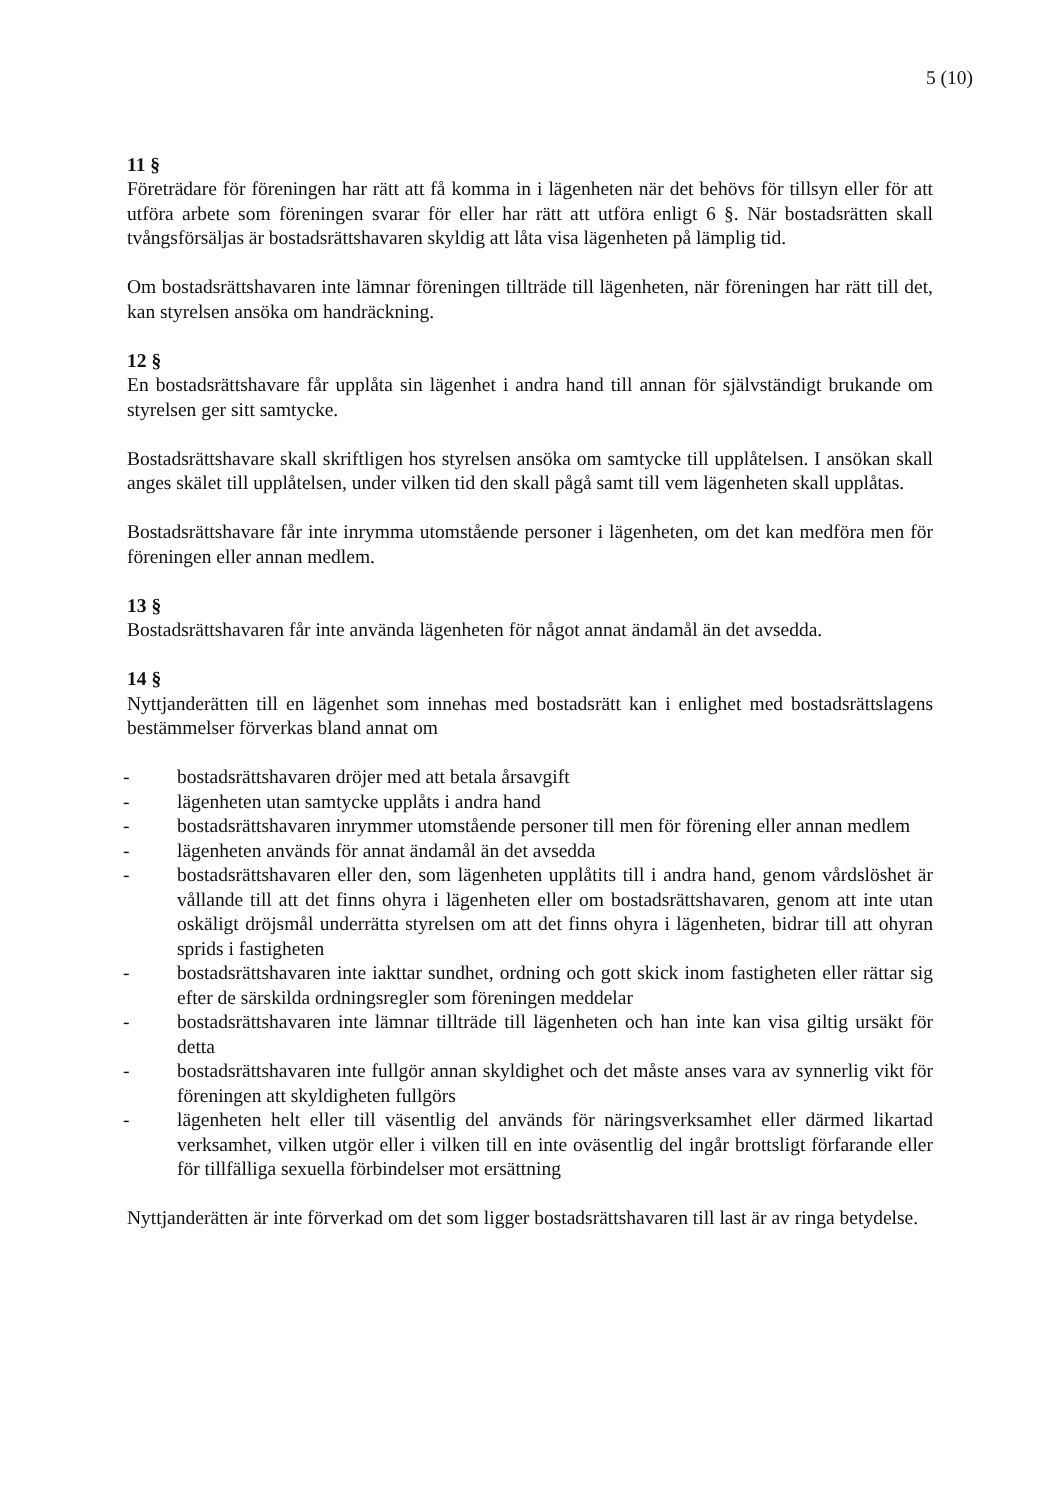5 (10)
11 §
Företrädare för föreningen har rätt att få komma in i lägenheten när det behövs för tillsyn eller för att utföra arbete som föreningen svarar för eller har rätt att utföra enligt 6 §. När bostadsrätten skall tvångsförsäljas är bostadsrättshavaren skyldig att låta visa lägenheten på lämplig tid.
Om bostadsrättshavaren inte lämnar föreningen tillträde till lägenheten, när föreningen har rätt till det, kan styrelsen ansöka om handräckning.
12 §
En bostadsrättshavare får upplåta sin lägenhet i andra hand till annan för självständigt brukande om styrelsen ger sitt samtycke.
Bostadsrättshavare skall skriftligen hos styrelsen ansöka om samtycke till upplåtelsen. I ansökan skall anges skälet till upplåtelsen, under vilken tid den skall pågå samt till vem lägenheten skall upplåtas.
Bostadsrättshavare får inte inrymma utomstående personer i lägenheten, om det kan medföra men för föreningen eller annan medlem.
13 §
Bostadsrättshavaren får inte använda lägenheten för något annat ändamål än det avsedda.
14 §
Nyttjanderätten till en lägenhet som innehas med bostadsrätt kan i enlighet med bostadsrättslagens bestämmelser förverkas bland annat om
- bostadsrättshavaren dröjer med att betala årsavgift
- lägenheten utan samtycke upplåts i andra hand
- bostadsrättshavaren inrymmer utomstående personer till men för förening eller annan medlem
- lägenheten används för annat ändamål än det avsedda
- bostadsrättshavaren eller den, som lägenheten upplåtits till i andra hand, genom vårdslöshet är vållande till att det finns ohyra i lägenheten eller om bostadsrättshavaren, genom att inte utan oskäligt dröjsmål underrätta styrelsen om att det finns ohyra i lägenheten, bidrar till att ohyran sprids i fastigheten
- bostadsrättshavaren inte iakttar sundhet, ordning och gott skick inom fastigheten eller rättar sig efter de särskilda ordningsregler som föreningen meddelar
- bostadsrättshavaren inte lämnar tillträde till lägenheten och han inte kan visa giltig ursäkt för detta
- bostadsrättshavaren inte fullgör annan skyldighet och det måste anses vara av synnerlig vikt för föreningen att skyldigheten fullgörs
- lägenheten helt eller till väsentlig del används för näringsverksamhet eller därmed likartad verksamhet, vilken utgör eller i vilken till en inte oväsentlig del ingår brottsligt förfarande eller för tillfälliga sexuella förbindelser mot ersättning
Nyttjanderätten är inte förverkad om det som ligger bostadsrättshavaren till last är av ringa betydelse.